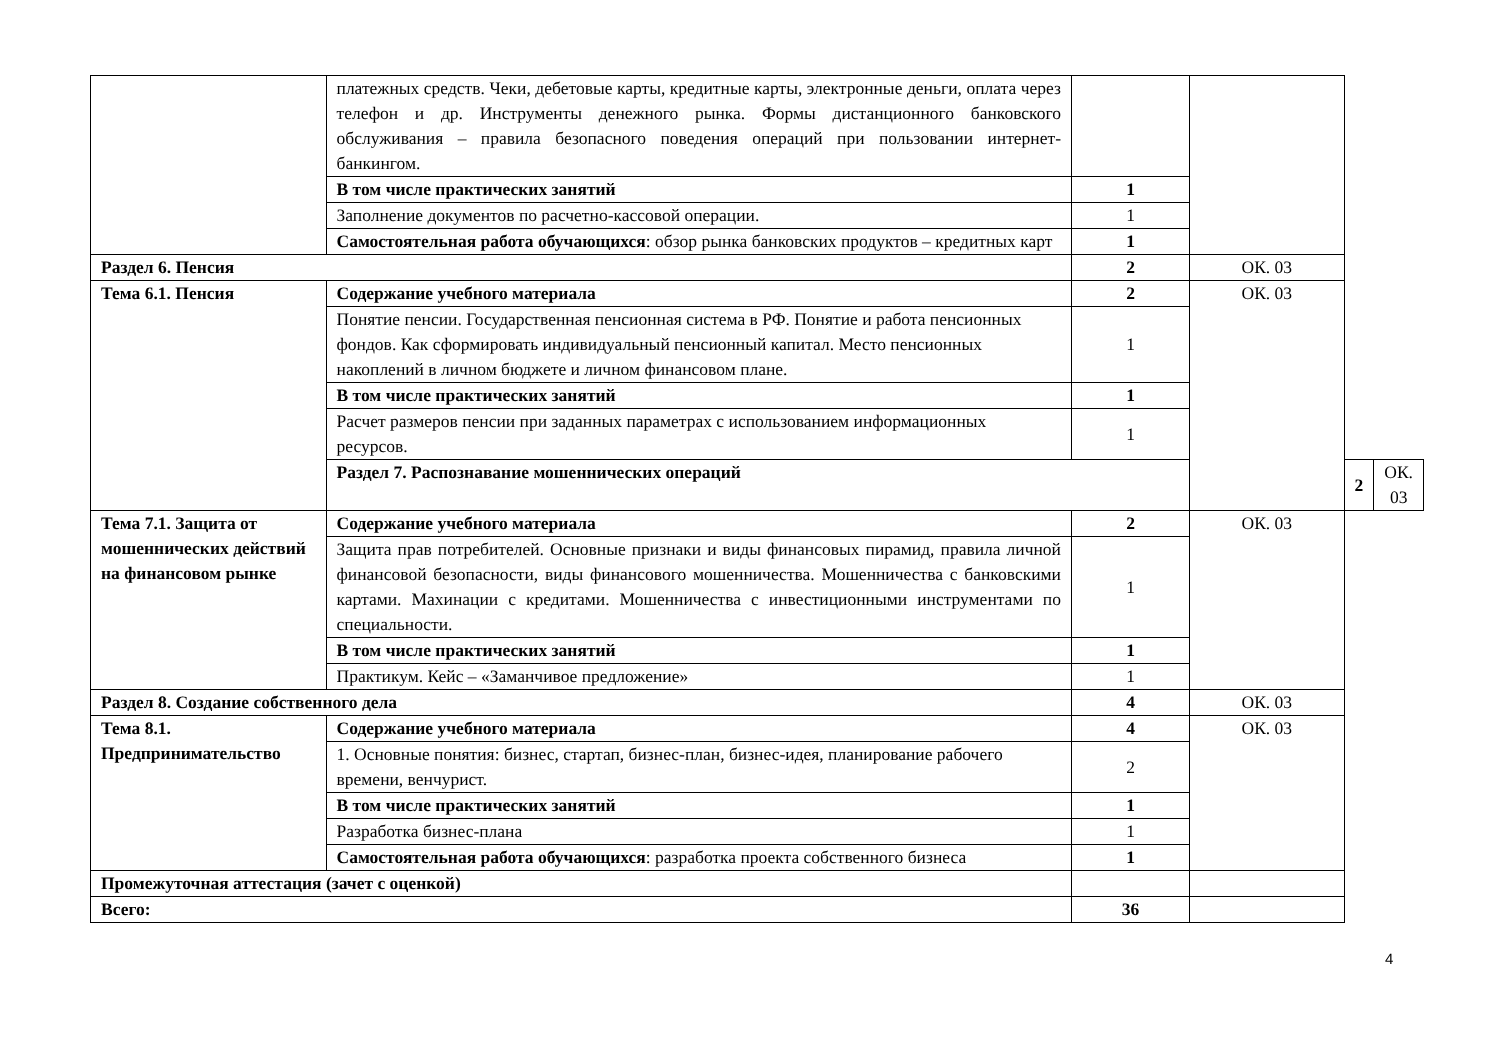| | платежных средств. Чеки, дебетовые карты, кредитные карты, электронные деньги, оплата через телефон и др. Инструменты денежного рынка. Формы дистанционного банковского обслуживания – правила безопасного поведения операций при пользовании интернет-банкингом. | | | | |
| | В том числе практических занятий | 1 | | | |
| | Заполнение документов по расчетно-кассовой операции. | 1 | | | |
| | Самостоятельная работа обучающихся : обзор рынка банковских продуктов – кредитных карт | 1 | | | |
| Раздел 6. Пенсия | | 2 | ОК. 03 | | |
| Тема 6.1. Пенсия | Содержание учебного материала | 2 | ОК. 03 | | |
| | Понятие пенсии. Государственная пенсионная система в РФ. Понятие и работа пенсионных фондов. Как сформировать индивидуальный пенсионный капитал. Место пенсионных накоплений в личном бюджете и личном финансовом плане. | 1 | | | |
| | В том числе практических занятий | 1 | | | |
| | Расчет размеров пенсии при заданных параметрах с использованием информационных ресурсов. | 1 | | | |
| | Раздел 7. Распознавание мошеннических операций | | | 2 | ОК. 03 |
| Тема 7.1. Защита от мошеннических действий на финансовом рынке | Содержание учебного материала | 2 | ОК. 03 | | |
| | Защита прав потребителей. Основные признаки и виды финансовых пирамид, правила личной финансовой безопасности, виды финансового мошенничества. Мошенничества с банковскими картами. Махинации с кредитами. Мошенничества с инвестиционными инструментами по специальности. | 1 | | | |
| | В том числе практических занятий | 1 | | | |
| | Практикум. Кейс – «Заманчивое предложение» | 1 | | | |
| Раздел 8. Создание собственного дела | | 4 | ОК. 03 | | |
| Тема 8.1. Предпринимательство | Содержание учебного материала | 4 | ОК. 03 | | |
| | 1. Основные понятия: бизнес, стартап, бизнес-план, бизнес-идея, планирование рабочего времени, венчурист. | 2 | | | |
| | В том числе практических занятий | 1 | | | |
| | Разработка бизнес-плана | 1 | | | |
| | Самостоятельная работа обучающихся : разработка проекта собственного бизнеса | 1 | | | |
| Промежуточная аттестация (зачет с оценкой) | | | | | |
| Всего: | | 36 | | | |
4